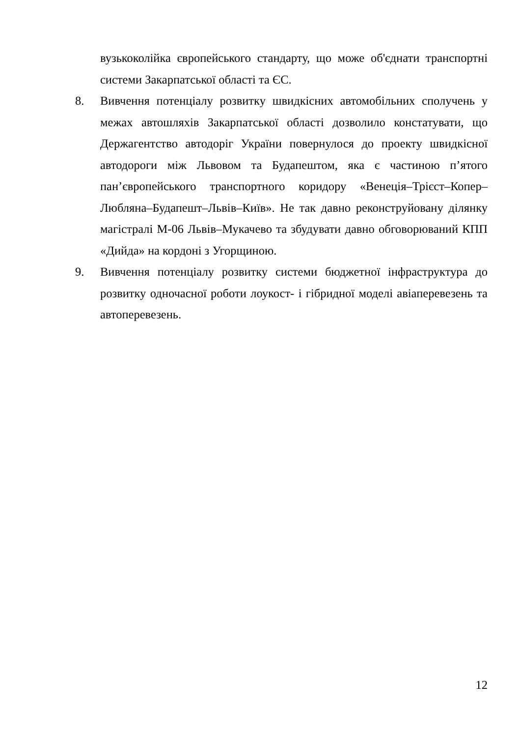вузькоколійка європейського стандарту, що може об'єднати транспортні системи Закарпатської області та ЄС.
8. Вивчення потенціалу розвитку швидкісних автомобільних сполучень у межах автошляхів Закарпатської області дозволило констатувати, що Держагентство автодоріг України повернулося до проекту швидкісної автодороги між Львовом та Будапештом, яка є частиною п’ятого пан’європейського транспортного коридору «Венеція–Трієст–Копер–Любляна–Будапешт–Львів–Київ». Не так давно реконструйовану ділянку магістралі М-06 Львів–Мукачево та збудувати давно обговорюваний КПП «Дийда» на кордоні з Угорщиною.
9. Вивчення потенціалу розвитку системи бюджетної інфраструктура до розвитку одночасної роботи лоукост- і гібридної моделі авіаперевезень та автоперевезень.
12